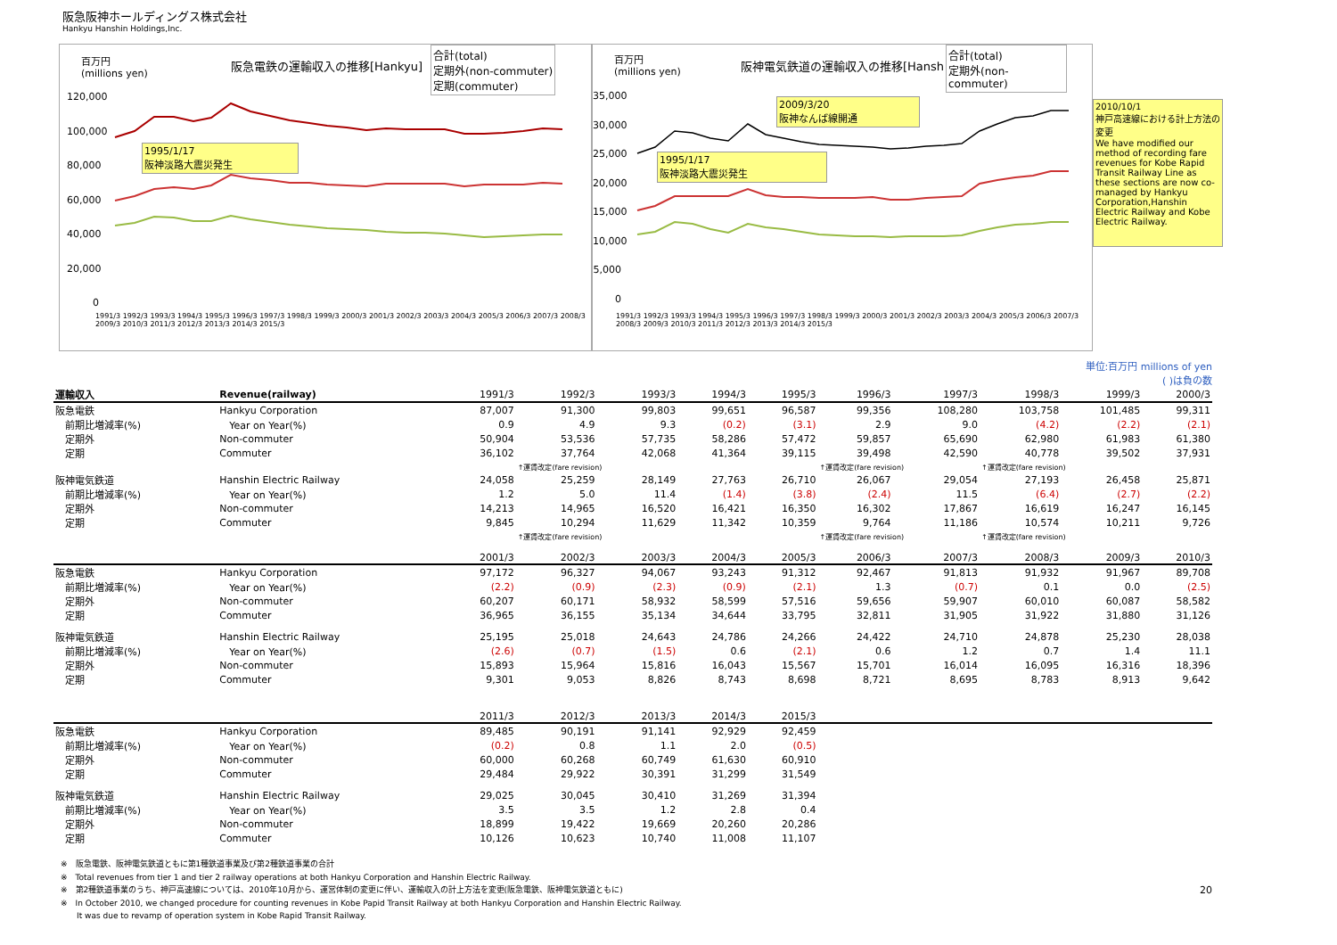阪急阪神ホールディングス株式会社
Hankyu Hanshin Holdings,Inc.
百万円
(millions yen)
阪急電鉄の運輸収入の推移[Hankyu]
合計(total)
定期外(non-commuter)
定期(commuter)
1995/1/17
阪神淡路大震災発生
120,000
100,000
80,000
60,000
40,000
20,000
0
1991/3 1992/3 1993/3 1994/3 1995/3 1996/3 1997/3 1998/3 1999/3 2000/3 2001/3 2002/3 2003/3 2004/3 2005/3 2006/3 2007/3 2008/3 2009/3 2010/3 2011/3 2012/3 2013/3 2014/3 2015/3
百万円
(millions yen)
阪神電気鉄道の運輸収入の推移[Hansh
合計(total)
定期外(non-commuter)
2009/3/20
阪神なんば線開通
1995/1/17
阪神淡路大震災発生
35,000
30,000
25,000
20,000
15,000
10,000
5,000
0
1991/3 1992/3 1993/3 1994/3 1995/3 1996/3 1997/3 1998/3 1999/3 2000/3 2001/3 2002/3 2003/3 2004/3 2005/3 2006/3 2007/3 2008/3 2009/3 2010/3 2011/3 2012/3 2013/3 2014/3 2015/3
2010/10/1
神戸高速線における計上方法の変更
We have modified our method of recording fare revenues for Kobe Rapid Transit Railway Line as these sections are now co-managed by Hankyu Corporation,Hanshin Electric Railway and Kobe Electric Railway.
単位:百万円 millions of yen
( )は負の数
| 運輸収入 | Revenue(railway) | 1991/3 | 1992/3 | 1993/3 | 1994/3 | 1995/3 | 1996/3 | 1997/3 | 1998/3 | 1999/3 | 2000/3 |
| --- | --- | --- | --- | --- | --- | --- | --- | --- | --- | --- | --- |
| 阪急電鉄 | Hankyu Corporation | 87,007 | 91,300 | 99,803 | 99,651 | 96,587 | 99,356 | 108,280 | 103,758 | 101,485 | 99,311 |
| 前期比増減率(%) | Year on Year(%) | 0.9 | 4.9 | 9.3 | (0.2) | (3.1) | 2.9 | 9.0 | (4.2) | (2.2) | (2.1) |
| 定期外 | Non-commuter | 50,904 | 53,536 | 57,735 | 58,286 | 57,472 | 59,857 | 65,690 | 62,980 | 61,983 | 61,380 |
| 定期 | Commuter | 36,102 | 37,764 | 42,068 | 41,364 | 39,115 | 39,498 | 42,590 | 40,778 | 39,502 | 37,931 |
| | | | ↑運賃改定(fare revision) | | | | ↑運賃改定(fare revision) | | ↑運賃改定(fare revision) | | |
| 阪神電気鉄道 | Hanshin Electric Railway | 24,058 | 25,259 | 28,149 | 27,763 | 26,710 | 26,067 | 29,054 | 27,193 | 26,458 | 25,871 |
| 前期比増減率(%) | Year on Year(%) | 1.2 | 5.0 | 11.4 | (1.4) | (3.8) | (2.4) | 11.5 | (6.4) | (2.7) | (2.2) |
| 定期外 | Non-commuter | 14,213 | 14,965 | 16,520 | 16,421 | 16,350 | 16,302 | 17,867 | 16,619 | 16,247 | 16,145 |
| 定期 | Commuter | 9,845 | 10,294 | 11,629 | 11,342 | 10,359 | 9,764 | 11,186 | 10,574 | 10,211 | 9,726 |
| | | | ↑運賃改定(fare revision) | | | | ↑運賃改定(fare revision) | | ↑運賃改定(fare revision) | | |
| | | 2001/3 | 2002/3 | 2003/3 | 2004/3 | 2005/3 | 2006/3 | 2007/3 | 2008/3 | 2009/3 | 2010/3 |
| 阪急電鉄 | Hankyu Corporation | 97,172 | 96,327 | 94,067 | 93,243 | 91,312 | 92,467 | 91,813 | 91,932 | 91,967 | 89,708 |
| 前期比増減率(%) | Year on Year(%) | (2.2) | (0.9) | (2.3) | (0.9) | (2.1) | 1.3 | (0.7) | 0.1 | 0.0 | (2.5) |
| 定期外 | Non-commuter | 60,207 | 60,171 | 58,932 | 58,599 | 57,516 | 59,656 | 59,907 | 60,010 | 60,087 | 58,582 |
| 定期 | Commuter | 36,965 | 36,155 | 35,134 | 34,644 | 33,795 | 32,811 | 31,905 | 31,922 | 31,880 | 31,126 |
| 阪神電気鉄道 | Hanshin Electric Railway | 25,195 | 25,018 | 24,643 | 24,786 | 24,266 | 24,422 | 24,710 | 24,878 | 25,230 | 28,038 |
| 前期比増減率(%) | Year on Year(%) | (2.6) | (0.7) | (1.5) | 0.6 | (2.1) | 0.6 | 1.2 | 0.7 | 1.4 | 11.1 |
| 定期外 | Non-commuter | 15,893 | 15,964 | 15,816 | 16,043 | 15,567 | 15,701 | 16,014 | 16,095 | 16,316 | 18,396 |
| 定期 | Commuter | 9,301 | 9,053 | 8,826 | 8,743 | 8,698 | 8,721 | 8,695 | 8,783 | 8,913 | 9,642 |
| | | 2011/3 | 2012/3 | 2013/3 | 2014/3 | 2015/3 | | | | | |
| 阪急電鉄 | Hankyu Corporation | 89,485 | 90,191 | 91,141 | 92,929 | 92,459 | | | | | |
| 前期比増減率(%) | Year on Year(%) | (0.2) | 0.8 | 1.1 | 2.0 | (0.5) | | | | | |
| 定期外 | Non-commuter | 60,000 | 60,268 | 60,749 | 61,630 | 60,910 | | | | | |
| 定期 | Commuter | 29,484 | 29,922 | 30,391 | 31,299 | 31,549 | | | | | |
| 阪神電気鉄道 | Hanshin Electric Railway | 29,025 | 30,045 | 30,410 | 31,269 | 31,394 | | | | | |
| 前期比増減率(%) | Year on Year(%) | 3.5 | 3.5 | 1.2 | 2.8 | 0.4 | | | | | |
| 定期外 | Non-commuter | 18,899 | 19,422 | 19,669 | 20,260 | 20,286 | | | | | |
| 定期 | Commuter | 10,126 | 10,623 | 10,740 | 11,008 | 11,107 | | | | | |
※　阪急電鉄、阪神電気鉄道ともに第1種鉄道事業及び第2種鉄道事業の合計
※　Total revenues from tier 1 and tier 2 railway operations at both Hankyu Corporation and Hanshin Electric Railway.
※　第2種鉄道事業のうち、神戸高速線については、2010年10月から、運営体制の変更に伴い、運輸収入の計上方法を変更(阪急電鉄、阪神電気鉄道ともに)
※　In October 2010, we changed procedure for counting revenues in Kobe Papid Transit Railway at both Hankyu Corporation and Hanshin Electric Railway.
　　It was due to revamp of operation system in Kobe Rapid Transit Railway.
20